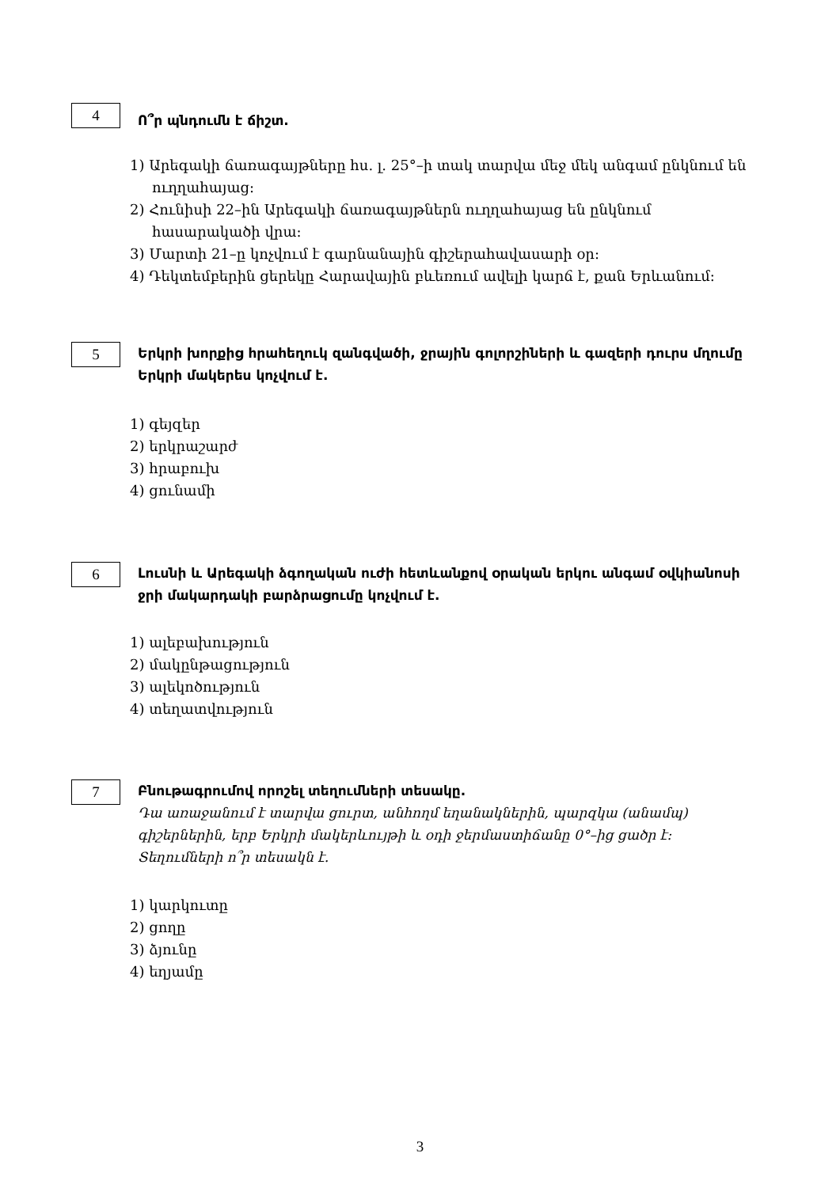4
Ո՞ր պնդումն է ճիշտ.
1) Արեգակի ճառագայթները հս. լ. 25°–ի տակ տարվա մեջ մեկ անգամ ընկնում են ուղղահայաց:
2) Հունիսի 22–ին Արեգակի ճառագայթներն ուղղահայաց են ընկնում հասարակածի վրա:
3) Մարտի 21–ը կոչվում է գարնանային գիշերահավասարի օր:
4) Դեկտեմբերին ցերեկը Հարավային բևեռում ավելի կարճ է, քան Երևանում:
5
Երկրի խորքից հրահեղուկ զանգվածի, ջրային գոլորշիների և գազերի դուրս մղումը Երկրի մակերես կոչվում է.
1) գեյզեր
2) երկրաշարժ
3) հրաբուխ
4) ցունամի
6
Լուսնի և Արեգակի ձգողական ուժի հետևանքով օրական երկու անգամ օվկիանոսի ջրի մակարդակի բարձրացումը կոչվում է.
1) ալեբախություն
2) մակընթացություն
3) ալեկոծություն
4) տեղատվություն
7
Բնութագրումով որոշել տեղումների տեսակը.
Դա առաջանում է տարվա ցուրտ, անհողմ եղանակներին, պարզկա (անամպ) գիշերներին, երբ Երկրի մակերևույթի և օդի ջերմաստիճանը 0°–ից ցածր է: Տեղումների ո՞ր տեսակն է.
1) կարկուտը
2) ցողը
3) ձյունը
4) եղյամը
3